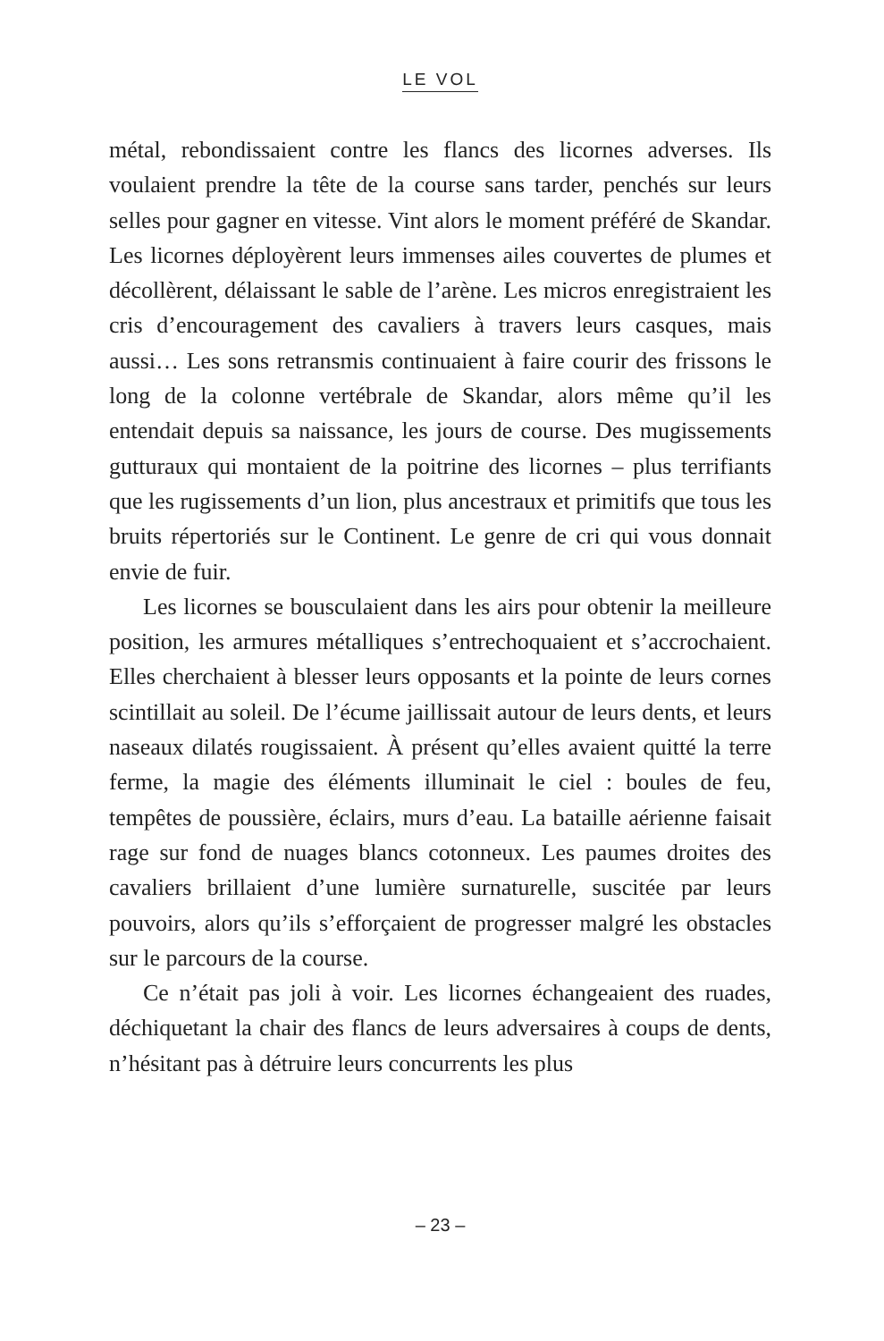LE VOL
métal, rebondissaient contre les flancs des licornes adverses. Ils voulaient prendre la tête de la course sans tarder, penchés sur leurs selles pour gagner en vitesse. Vint alors le moment préféré de Skandar. Les licornes déployèrent leurs immenses ailes couvertes de plumes et décollèrent, délaissant le sable de l’arène. Les micros enregistraient les cris d’encouragement des cavaliers à travers leurs casques, mais aussi… Les sons retransmis continuaient à faire courir des frissons le long de la colonne vertébrale de Skandar, alors même qu’il les entendait depuis sa naissance, les jours de course. Des mugissements gutturaux qui montaient de la poitrine des licornes – plus terrifiants que les rugissements d’un lion, plus ancestraux et primitifs que tous les bruits répertoriés sur le Continent. Le genre de cri qui vous donnait envie de fuir.
Les licornes se bousculaient dans les airs pour obtenir la meilleure position, les armures métalliques s’entrechoquaient et s’accrochaient. Elles cherchaient à blesser leurs opposants et la pointe de leurs cornes scintillait au soleil. De l’écume jaillissait autour de leurs dents, et leurs naseaux dilatés rougissaient. À présent qu’elles avaient quitté la terre ferme, la magie des éléments illuminait le ciel : boules de feu, tempêtes de poussière, éclairs, murs d’eau. La bataille aérienne faisait rage sur fond de nuages blancs cotonneux. Les paumes droites des cavaliers brillaient d’une lumière surnaturelle, suscitée par leurs pouvoirs, alors qu’ils s’efforçaient de progresser malgré les obstacles sur le parcours de la course.
Ce n’était pas joli à voir. Les licornes échangeaient des ruades, déchiquetant la chair des flancs de leurs adversaires à coups de dents, n’hésitant pas à détruire leurs concurrents les plus
– 23 –